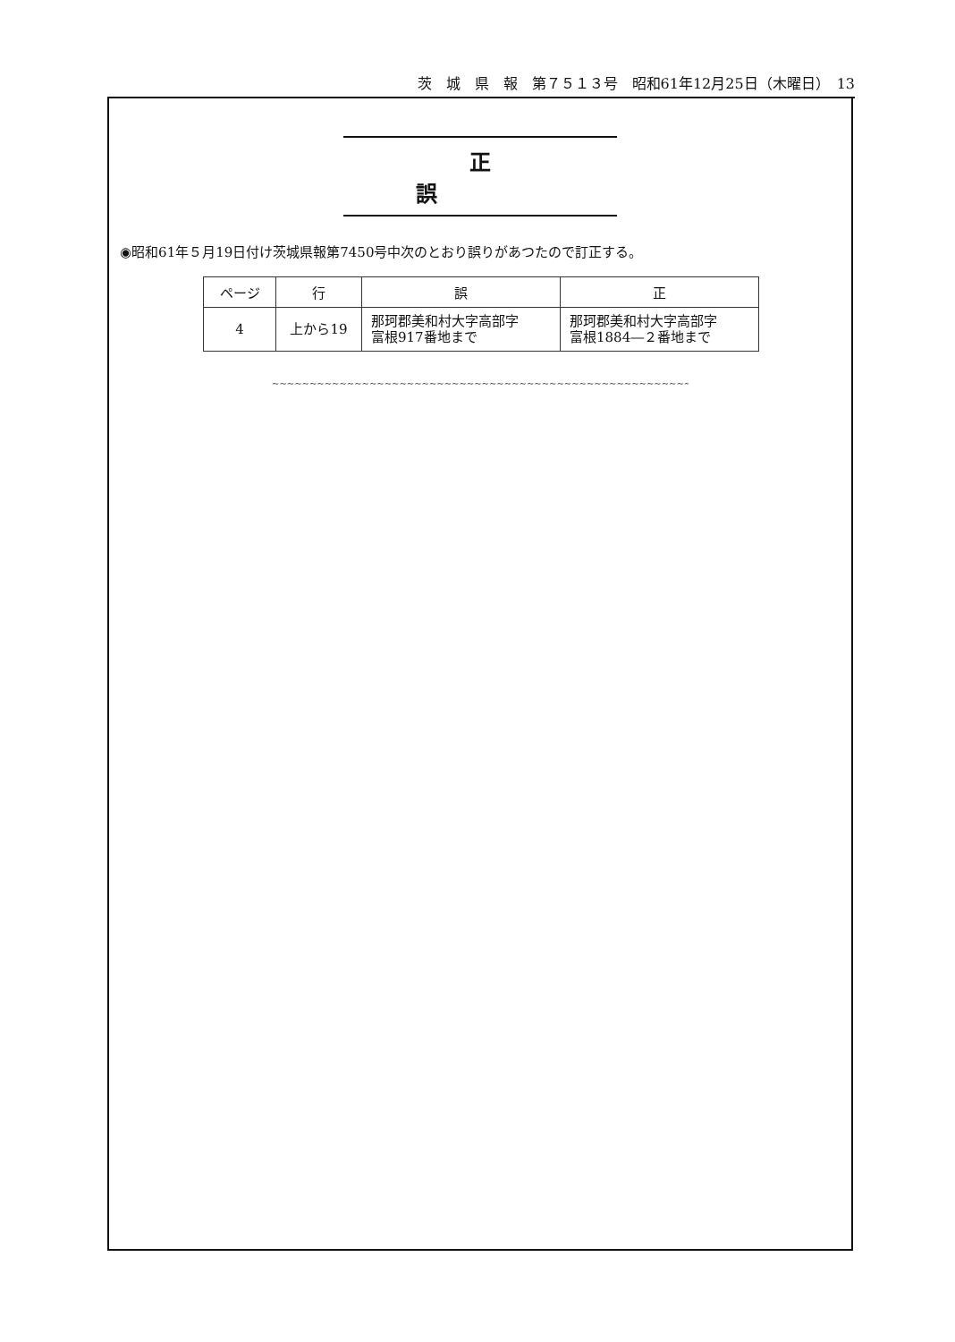茨　城　県　報　第７５１３号　昭和61年12月25日（木曜日）　13
正誤
◉昭和61年５月19日付け茨城県報第7450号中次のとおり誤りがあつたので訂正する。
| ページ | 行 | 誤 | 正 |
| --- | --- | --- | --- |
| 4 | 上から19 | 那珂郡美和村大字高部字 富根917番地まで | 那珂郡美和村大字高部字 富根1884―２番地まで |
~~~~~~~~~~~~~~~~~~~~~~~~~~~~~~~~~~~~~~~~~~~~~~~~~~~~~~~~~~~~~~~~~~~~~~~~~~~~~~